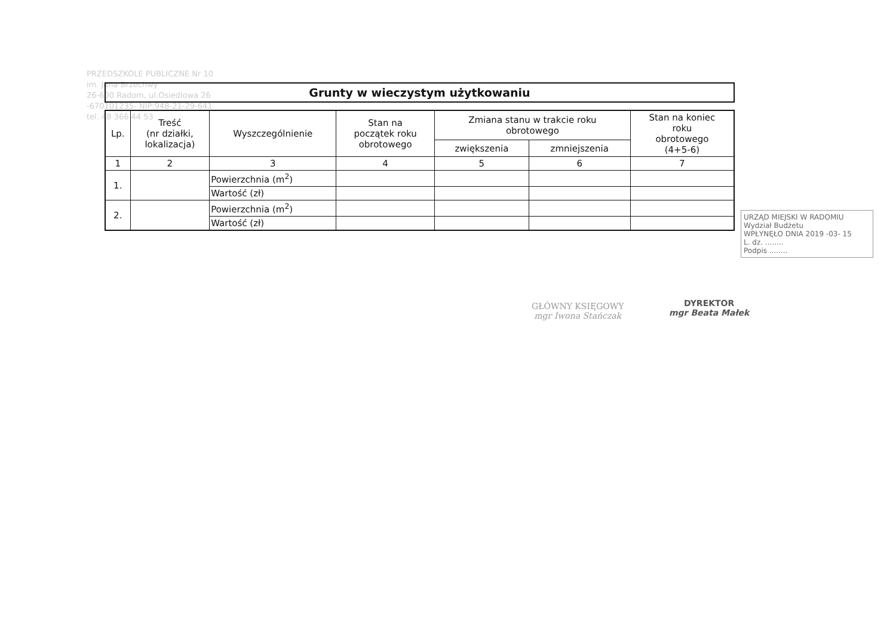PRZEDSZKOLE PUBLICZNE Nr 10
im. Jana Brzechwy
26-600 Radom, ul.Osiedlowa 26
-670101235- NIP:948-21-29-641
tel. 48 366 44 53
Grunty w wieczystym użytkowaniu
| Lp. | Treść (nr działki, lokalizacja) | Wyszczególnienie | Stan na początek roku obrotowego | Zmiana stanu w trakcie roku obrotowego | | Stan na koniec roku obrotowego (4+5-6) |
| --- | --- | --- | --- | --- | --- | --- |
| | | | | zwiększenia | zmniejszenia | |
| 1 | 2 | 3 | 4 | 5 | 6 | 7 |
| 1. | | Powierzchnia (m<sup>2</sup>) | | | | |
| | | Wartość (zł) | | | | |
| 2. | | Powierzchnia (m<sup>2</sup>) | | | | |
| | | Wartość (zł) | | | | |
URZĄD MIEJSKI W RADOMIU
Wydział Budżetu
WPŁYNĘŁO DNIA 2019 -03- 15
L. dz. ........
Podpis ........
GŁÓWNY KSIĘGOWY
mgr Iwona Stańczak
DYREKTOR
mgr Beata Małek